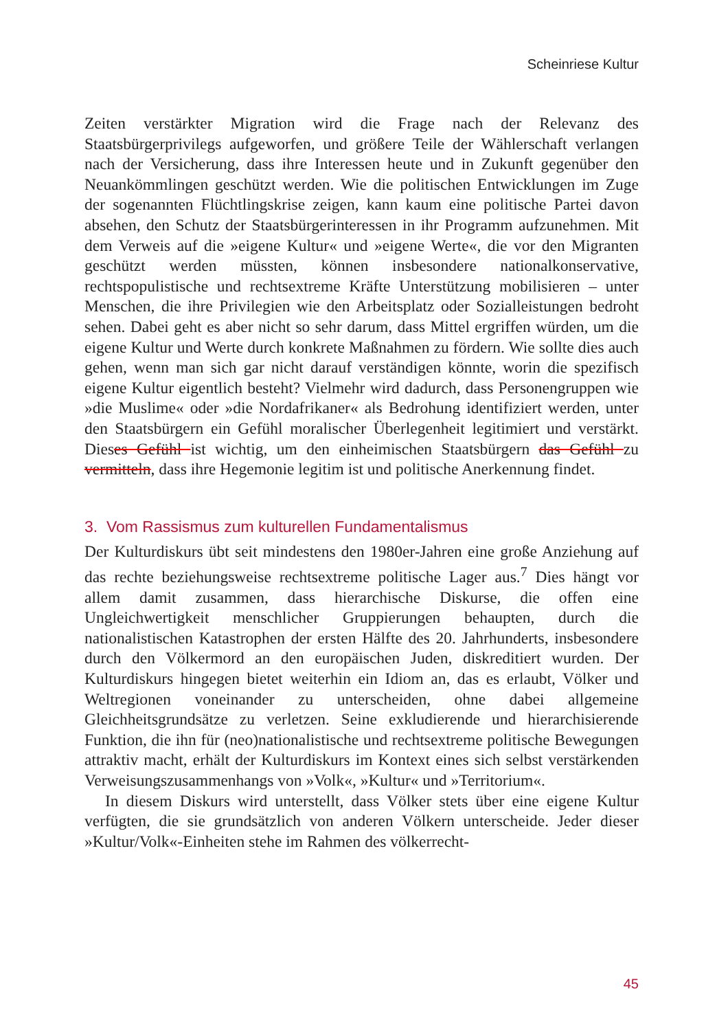Scheinriese Kultur
Zeiten verstärkter Migration wird die Frage nach der Relevanz des Staatsbürgerprivilegs aufgeworfen, und größere Teile der Wählerschaft verlangen nach der Versicherung, dass ihre Interessen heute und in Zukunft gegenüber den Neuankömmlingen geschützt werden. Wie die politischen Entwicklungen im Zuge der sogenannten Flüchtlingskrise zeigen, kann kaum eine politische Partei davon absehen, den Schutz der Staatsbürgerinteressen in ihr Programm aufzunehmen. Mit dem Verweis auf die »eigene Kultur« und »eigene Werte«, die vor den Migranten geschützt werden müssten, können insbesondere nationalkonservative, rechtspopulistische und rechtsextreme Kräfte Unterstützung mobilisieren – unter Menschen, die ihre Privilegien wie den Arbeitsplatz oder Sozialleistungen bedroht sehen. Dabei geht es aber nicht so sehr darum, dass Mittel ergriffen würden, um die eigene Kultur und Werte durch konkrete Maßnahmen zu fördern. Wie sollte dies auch gehen, wenn man sich gar nicht darauf verständigen könnte, worin die spezifisch eigene Kultur eigentlich besteht? Vielmehr wird dadurch, dass Personengruppen wie »die Muslime« oder »die Nordafrikaner« als Bedrohung identifiziert werden, unter den Staatsbürgern ein Gefühl moralischer Überlegenheit legitimiert und verstärkt. Dieses Gefühl ist wichtig, um den einheimischen Staatsbürgern das Gefühl zu vermitteln, dass ihre Hegemonie legitim ist und politische Anerkennung findet.
3. Vom Rassismus zum kulturellen Fundamentalismus
Der Kulturdiskurs übt seit mindestens den 1980er-Jahren eine große Anziehung auf das rechte beziehungsweise rechtsextreme politische Lager aus.<sup>7</sup> Dies hängt vor allem damit zusammen, dass hierarchische Diskurse, die offen eine Ungleichwertigkeit menschlicher Gruppierungen behaupten, durch die nationalistischen Katastrophen der ersten Hälfte des 20. Jahrhunderts, insbesondere durch den Völkermord an den europäischen Juden, diskreditiert wurden. Der Kulturdiskurs hingegen bietet weiterhin ein Idiom an, das es erlaubt, Völker und Weltregionen voneinander zu unterscheiden, ohne dabei allgemeine Gleichheitsgrundsätze zu verletzen. Seine exkludierende und hierarchisierende Funktion, die ihn für (neo)nationalistische und rechtsextreme politische Bewegungen attraktiv macht, erhält der Kulturdiskurs im Kontext eines sich selbst verstärkenden Verweisungszusammenhangs von »Volk«, »Kultur« und »Territorium«.
In diesem Diskurs wird unterstellt, dass Völker stets über eine eigene Kultur verfügten, die sie grundsätzlich von anderen Völkern unterscheide. Jeder dieser »Kultur/Volk«-Einheiten stehe im Rahmen des völkerrecht-
45